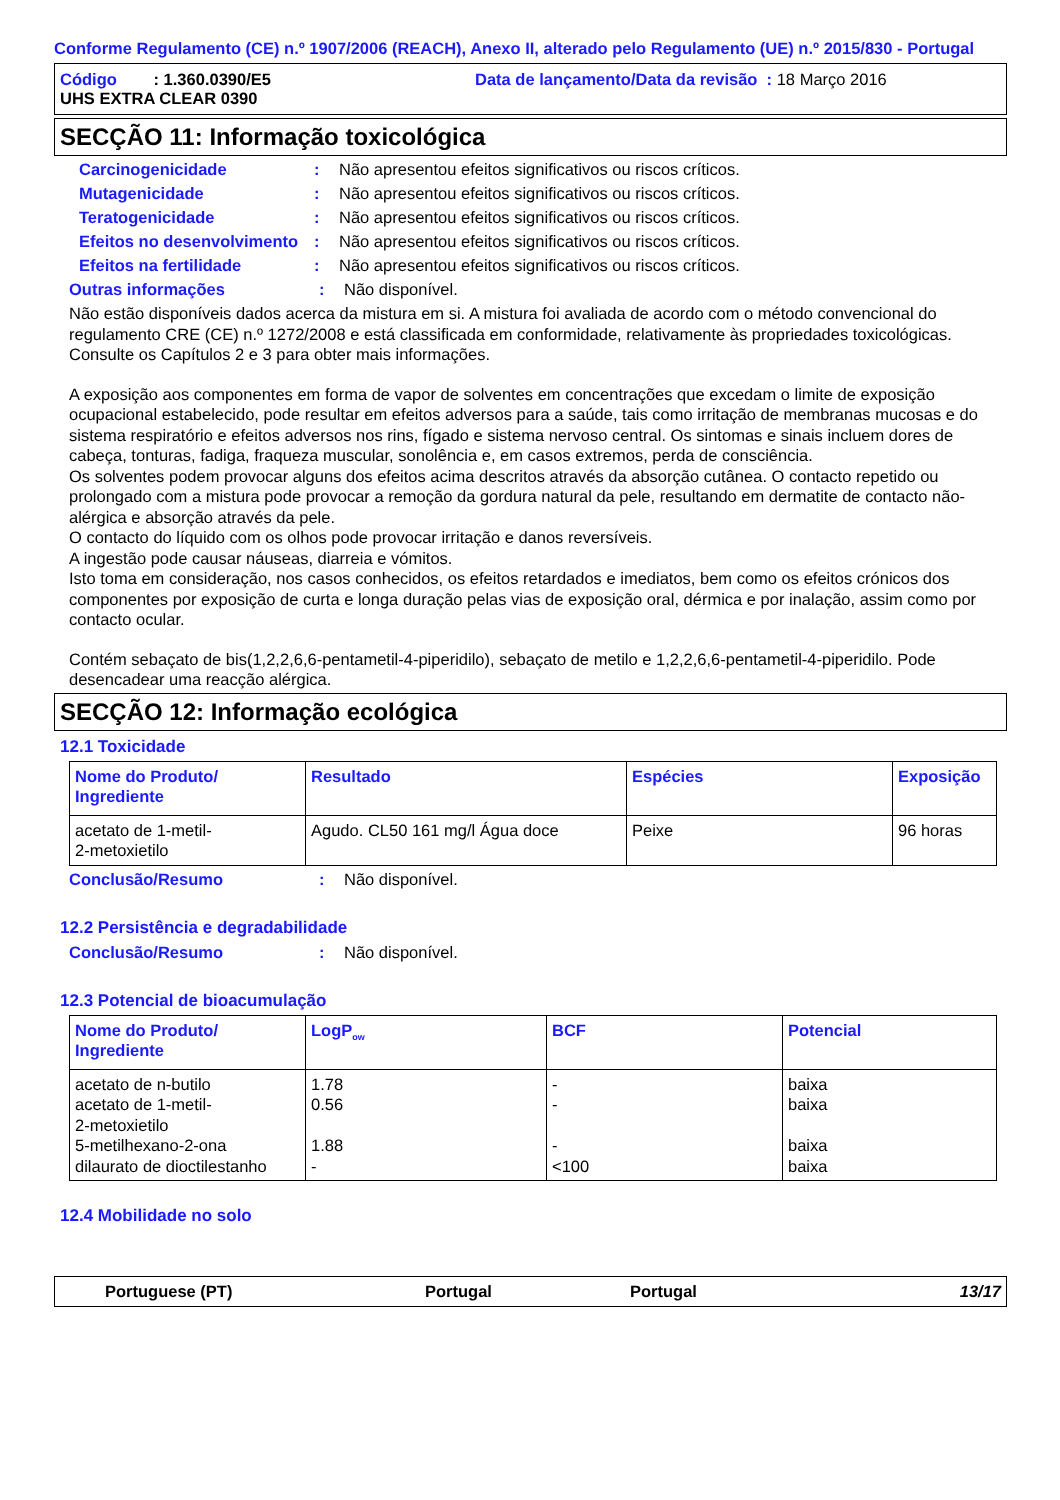Conforme Regulamento (CE) n.º 1907/2006 (REACH), Anexo II, alterado pelo Regulamento (UE) n.º 2015/830 - Portugal
Código : 1.360.0390/E5 Data de lançamento/Data da revisão : 18 Março 2016
UHS EXTRA CLEAR 0390
SECÇÃO 11: Informação toxicológica
Carcinogenicidade : Não apresentou efeitos significativos ou riscos críticos.
Mutagenicidade : Não apresentou efeitos significativos ou riscos críticos.
Teratogenicidade : Não apresentou efeitos significativos ou riscos críticos.
Efeitos no desenvolvimento
: Não apresentou efeitos significativos ou riscos críticos.
Efeitos na fertilidade : Não apresentou efeitos significativos ou riscos críticos.
Outras informações : Não disponível.
Não estão disponíveis dados acerca da mistura em si. A mistura foi avaliada de acordo com o método convencional do regulamento CRE (CE) n.º 1272/2008 e está classificada em conformidade, relativamente às propriedades toxicológicas. Consulte os Capítulos 2 e 3 para obter mais informações.
A exposição aos componentes em forma de vapor de solventes em concentrações que excedam o limite de exposição ocupacional estabelecido, pode resultar em efeitos adversos para a saúde, tais como irritação de membranas mucosas e do sistema respiratório e efeitos adversos nos rins, fígado e sistema nervoso central. Os sintomas e sinais incluem dores de cabeça, tonturas, fadiga, fraqueza muscular, sonolência e, em casos extremos, perda de consciência.
Os solventes podem provocar alguns dos efeitos acima descritos através da absorção cutânea. O contacto repetido ou prolongado com a mistura pode provocar a remoção da gordura natural da pele, resultando em dermatite de contacto não-alérgica e absorção através da pele.
O contacto do líquido com os olhos pode provocar irritação e danos reversíveis.
A ingestão pode causar náuseas, diarreia e vómitos.
Isto toma em consideração, nos casos conhecidos, os efeitos retardados e imediatos, bem como os efeitos crónicos dos componentes por exposição de curta e longa duração pelas vias de exposição oral, dérmica e por inalação, assim como por contacto ocular.
Contém sebaçato de bis(1,2,2,6,6-pentametil-4-piperidilo), sebaçato de metilo e 1,2,2,6,6-pentametil-4-piperidilo. Pode desencadear uma reacção alérgica.
SECÇÃO 12: Informação ecológica
12.1 Toxicidade
| Nome do Produto/ Ingrediente | Resultado | Espécies | Exposição |
| --- | --- | --- | --- |
| acetato de 1-metil- 2-metoxietilo | Agudo. CL50 161 mg/l Água doce | Peixe | 96 horas |
Conclusão/Resumo : Não disponível.
12.2 Persistência e degradabilidade
Conclusão/Resumo : Não disponível.
12.3 Potencial de bioacumulação
| Nome do Produto/ Ingrediente | LogP<sub>ow</sub> | BCF | Potencial |
| --- | --- | --- | --- |
| acetato de n-butilo acetato de 1-metil- 2-metoxietilo 5-metilhexano-2-ona dilaurato de dioctilestanho | 1.78 0.56 1.88 - | - - - <100 | baixa baixa baixa baixa |
12.4 Mobilidade no solo
Portuguese (PT) Portugal Portugal 13/17